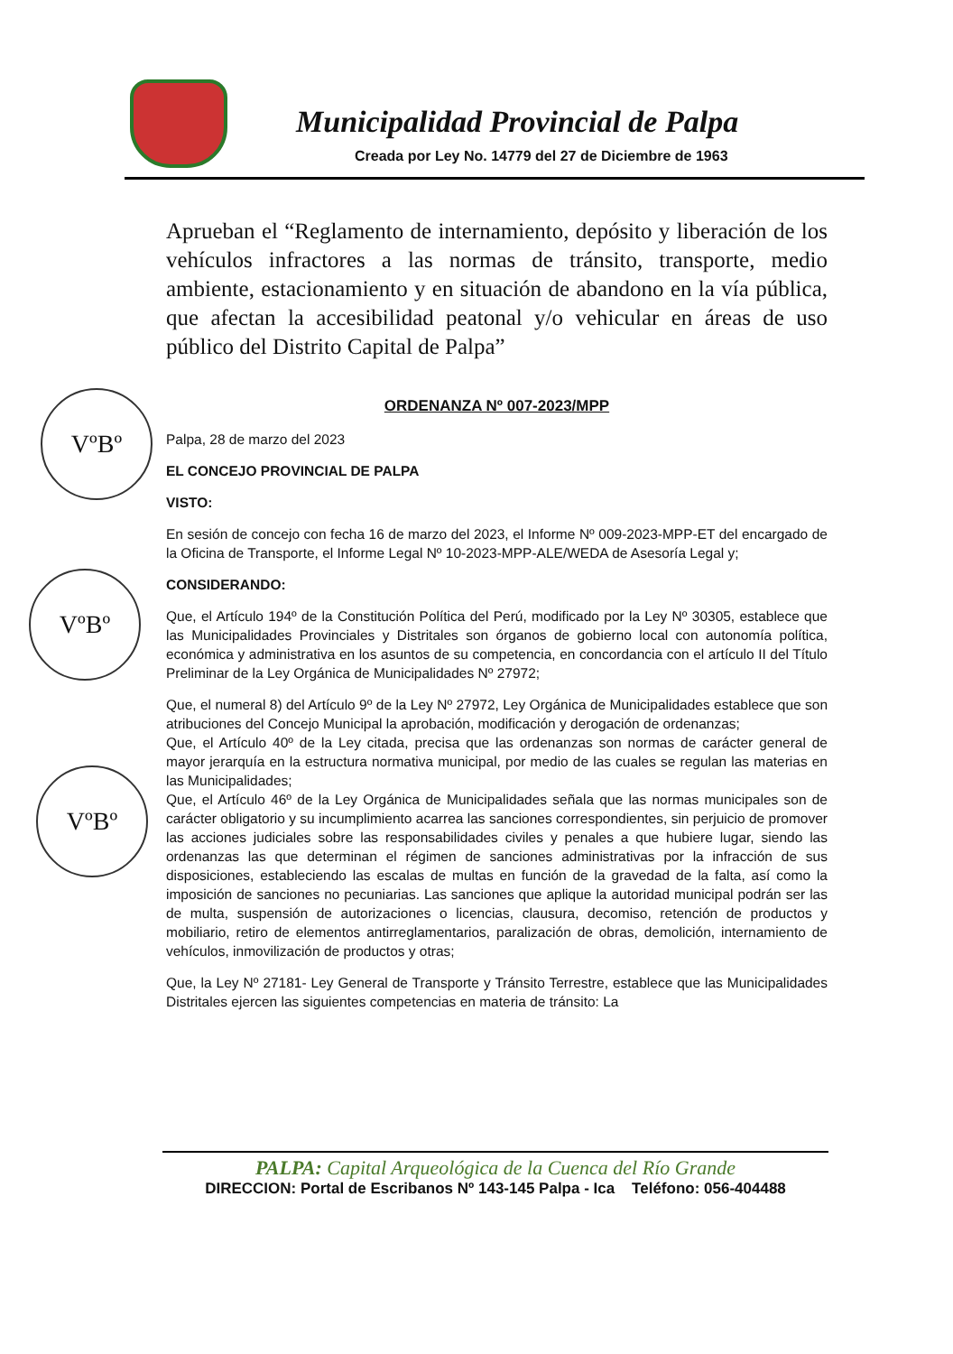Municipalidad Provincial de Palpa
Creada por Ley No. 14779 del 27 de Diciembre de 1963
VºBº
VºBº
VºBº
Aprueban el “Reglamento de internamiento, depósito y liberación de los vehículos infractores a las normas de tránsito, transporte, medio ambiente, estacionamiento y en situación de abandono en la vía pública, que afectan la accesibilidad peatonal y/o vehicular en áreas de uso público del Distrito Capital de Palpa”
ORDENANZA Nº 007-2023/MPP
Palpa, 28 de marzo del 2023
EL CONCEJO PROVINCIAL DE PALPA
VISTO:
En sesión de concejo con fecha 16 de marzo del 2023, el Informe Nº 009-2023-MPP-ET del encargado de la Oficina de Transporte, el Informe Legal Nº 10-2023-MPP-ALE/WEDA de Asesoría Legal y;
CONSIDERANDO:
Que, el Artículo 194º de la Constitución Política del Perú, modificado por la Ley Nº 30305, establece que las Municipalidades Provinciales y Distritales son órganos de gobierno local con autonomía política, económica y administrativa en los asuntos de su competencia, en concordancia con el artículo II del Título Preliminar de la Ley Orgánica de Municipalidades Nº 27972;
Que, el numeral 8) del Artículo 9º de la Ley Nº 27972, Ley Orgánica de Municipalidades establece que son atribuciones del Concejo Municipal la aprobación, modificación y derogación de ordenanzas;
Que, el Artículo 40º de la Ley citada, precisa que las ordenanzas son normas de carácter general de mayor jerarquía en la estructura normativa municipal, por medio de las cuales se regulan las materias en las Municipalidades;
Que, el Artículo 46º de la Ley Orgánica de Municipalidades señala que las normas municipales son de carácter obligatorio y su incumplimiento acarrea las sanciones correspondientes, sin perjuicio de promover las acciones judiciales sobre las responsabilidades civiles y penales a que hubiere lugar, siendo las ordenanzas las que determinan el régimen de sanciones administrativas por la infracción de sus disposiciones, estableciendo las escalas de multas en función de la gravedad de la falta, así como la imposición de sanciones no pecuniarias. Las sanciones que aplique la autoridad municipal podrán ser las de multa, suspensión de autorizaciones o licencias, clausura, decomiso, retención de productos y mobiliario, retiro de elementos antirreglamentarios, paralización de obras, demolición, internamiento de vehículos, inmovilización de productos y otras;
Que, la Ley Nº 27181- Ley General de Transporte y Tránsito Terrestre, establece que las Municipalidades Distritales ejercen las siguientes competencias en materia de tránsito: La
PALPA: Capital Arqueológica de la Cuenca del Río Grande
DIRECCION: Portal de Escribanos Nº 143-145 Palpa - Ica Teléfono: 056-404488